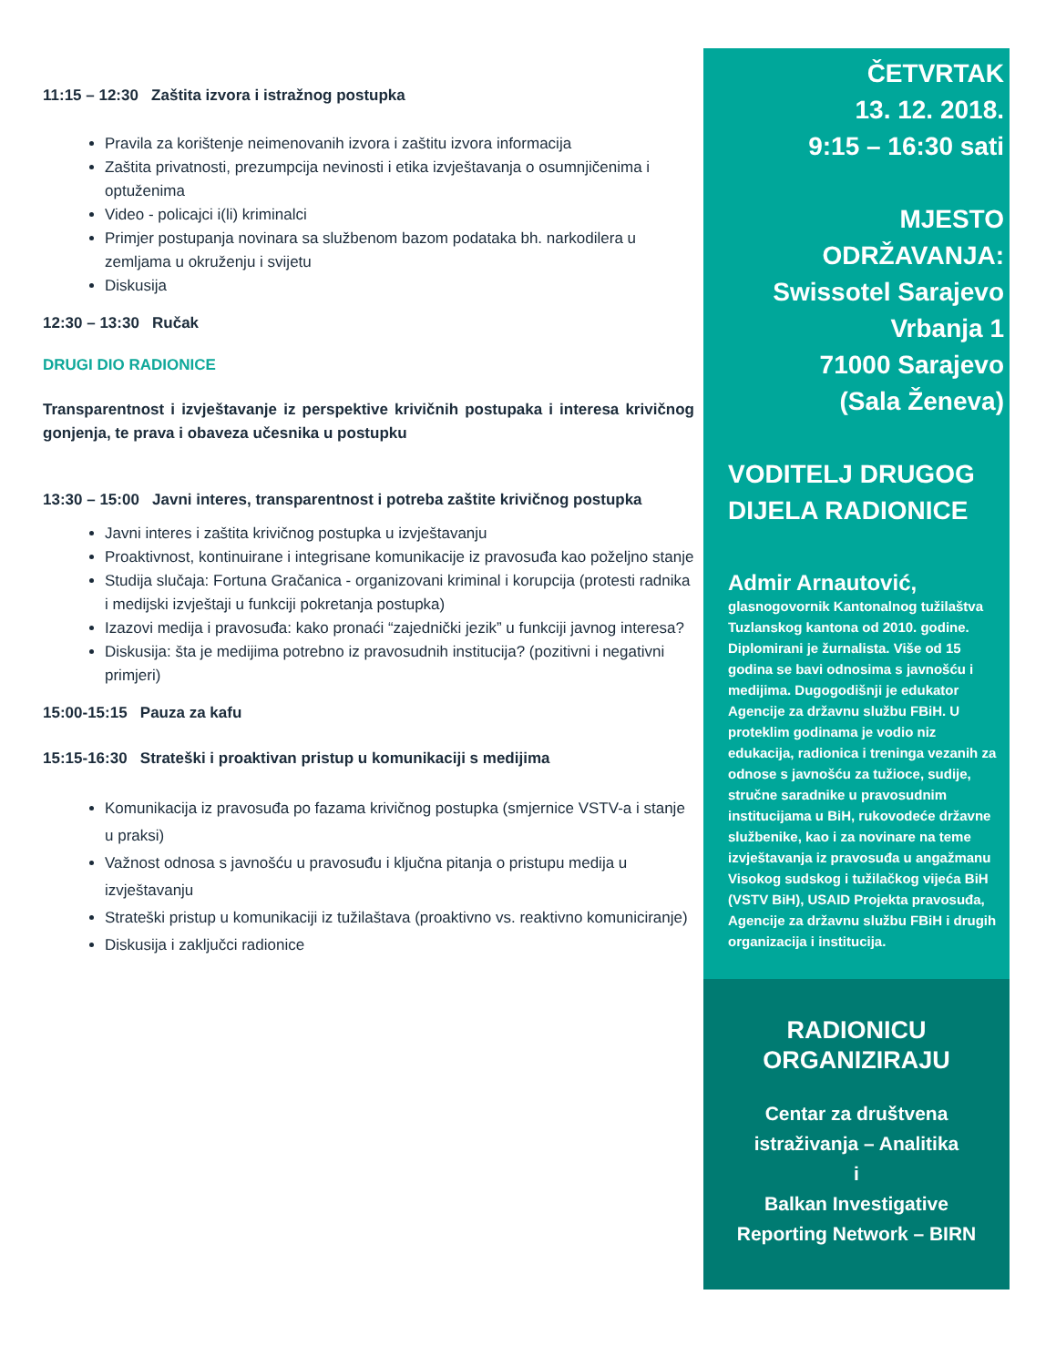11:15 – 12:30 Zaštita izvora i istražnog postupka
Pravila za korištenje neimenovanih izvora i zaštitu izvora informacija
Zaštita privatnosti, prezumpcija nevinosti i etika izvještavanja o osumnjičenima i optuženima
Video - policajci i(li) kriminalci
Primjer postupanja novinara sa službenom bazom podataka bh. narkodilera u zemljama u okruženju i svijetu
Diskusija
12:30 – 13:30 Ručak
DRUGI DIO RADIONICE
Transparentnost i izvještavanje iz perspektive krivičnih postupaka i interesa krivičnog gonjenja, te prava i obaveza učesnika u postupku
13:30 – 15:00 Javni interes, transparentnost i potreba zaštite krivičnog postupka
Javni interes i zaštita krivičnog postupka u izvještavanju
Proaktivnost, kontinuirane i integrisane komunikacije iz pravosuđa kao poželjno stanje
Studija slučaja: Fortuna Gračanica - organizovani kriminal i korupcija (protesti radnika i medijski izvještaji u funkciji pokretanja postupka)
Izazovi medija i pravosuđa: kako pronaći “zajednički jezik” u funkciji javnog interesa?
Diskusija: šta je medijima potrebno iz pravosudnih institucija? (pozitivni i negativni primjeri)
15:00-15:15 Pauza za kafu
15:15-16:30 Strateški i proaktivan pristup u komunikaciji s medijima
Komunikacija iz pravosuđa po fazama krivičnog postupka (smjernice VSTV-a i stanje u praksi)
Važnost odnosa s javnošću u pravosuđu i ključna pitanja o pristupu medija u izvještavanju
Strateški pristup u komunikaciji iz tužilaštava (proaktivno vs. reaktivno komuniciranje)
Diskusija i zaključci radionice
ČETVRTAK
13. 12. 2018.
9:15 – 16:30 sati
MJESTO ODRŽAVANJA:
Swissotel Sarajevo
Vrbanja 1
71000 Sarajevo
(Sala Ženeva)
VODITELJ DRUGOG DIJELA RADIONICE
Admir Arnautović,
glasnogovornik Kantonalnog tužilaštva Tuzlanskog kantona od 2010. godine. Diplomirani je žurnalista. Više od 15 godina se bavi odnosima s javnošću i medijima. Dugogodišnji je edukator Agencije za državnu službu FBiH. U proteklim godinama je vodio niz edukacija, radionica i treninga vezanih za odnose s javnošću za tužioce, sudije, stručne saradnike u pravosudnim institucijama u BiH, rukovodeće državne službenike, kao i za novinare na teme izvještavanja iz pravosuđa u angažmanu Visokog sudskog i tužilačkog vijeća BiH (VSTV BiH), USAID Projekta pravosuđa, Agencije za državnu službu FBiH i drugih organizacija i institucija.
RADIONICU ORGANIZIRAJU
Centar za društvena
istraživanja – Analitika
i
Balkan Investigative
Reporting Network – BIRN